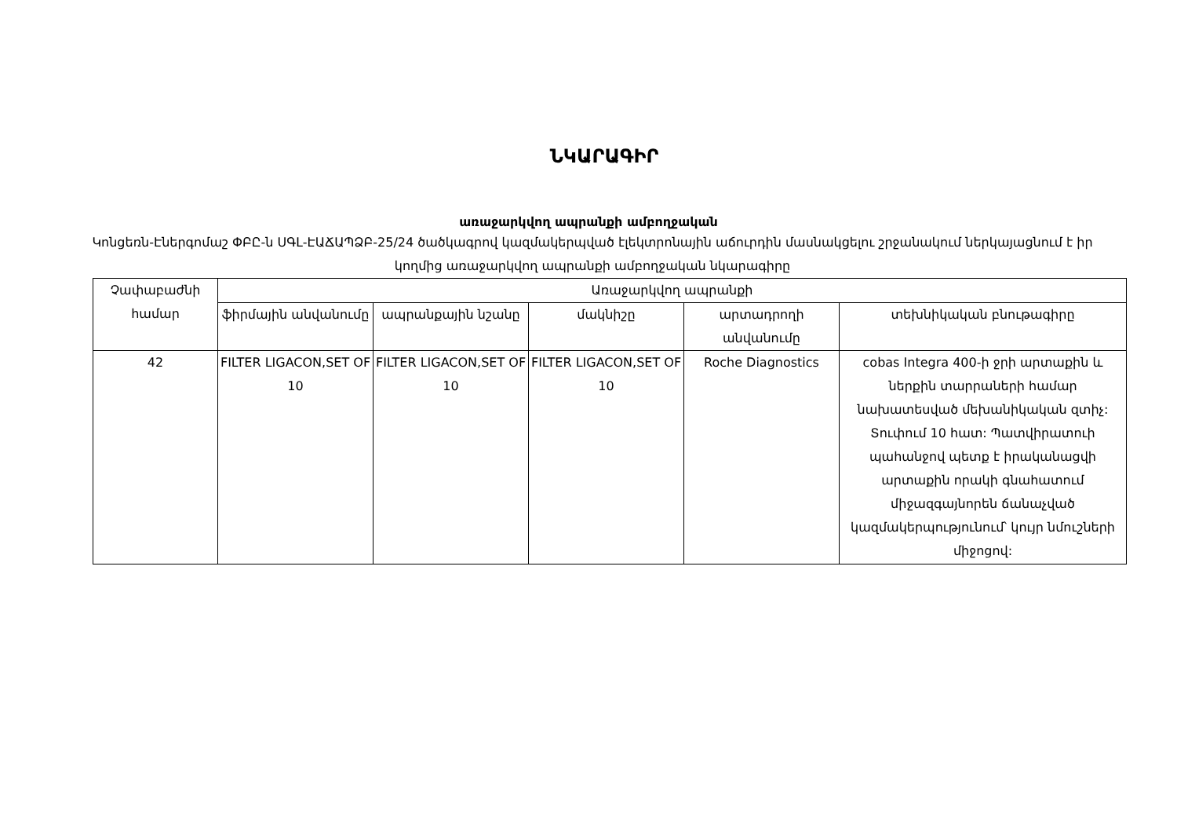ՆԿԱՐԱԳԻՐ
առաջարկվող ապրանքի ամբողջական
Կոնցեռն-Էներգոմաշ ՓԲԸ-ն ՍԳԼ-ԷԱՃԱՊՁԲ-25/24 ծածկագրով կազմակերպված էլեկտրոնային աճուրդին մասնակցելու շրջանակում ներկայացնում է իր կողմից առաջարկվող ապրանքի ամբողջական նկարագիրը
| Չափաբաժնի համար | Առաջարկվող ապրանքի | | | | |
| --- | --- | --- | --- | --- | --- |
| | ֆիրմային անվանումը | ապրանքային նշանը | մակնիշը | արտադրողի անվանումը | տեխնիկական բնութագիրը |
| 42 | FILTER LIGACON,SET OF 10 | FILTER LIGACON,SET OF 10 | FILTER LIGACON,SET OF 10 | Roche Diagnostics | cobas Integra 400-ի ջրի արտաքին և ներքին տարրաների համար նախատեսված մեխանիկական զտիչ: Տուփում 10 հատ: Պատվիրատուի պահանջով պետք է իրականացվի արտաքին որակի գնահատում միջազգայնորեն ճանաչված կազմակերպությունում՝ կույր նմուշների միջոցով: |